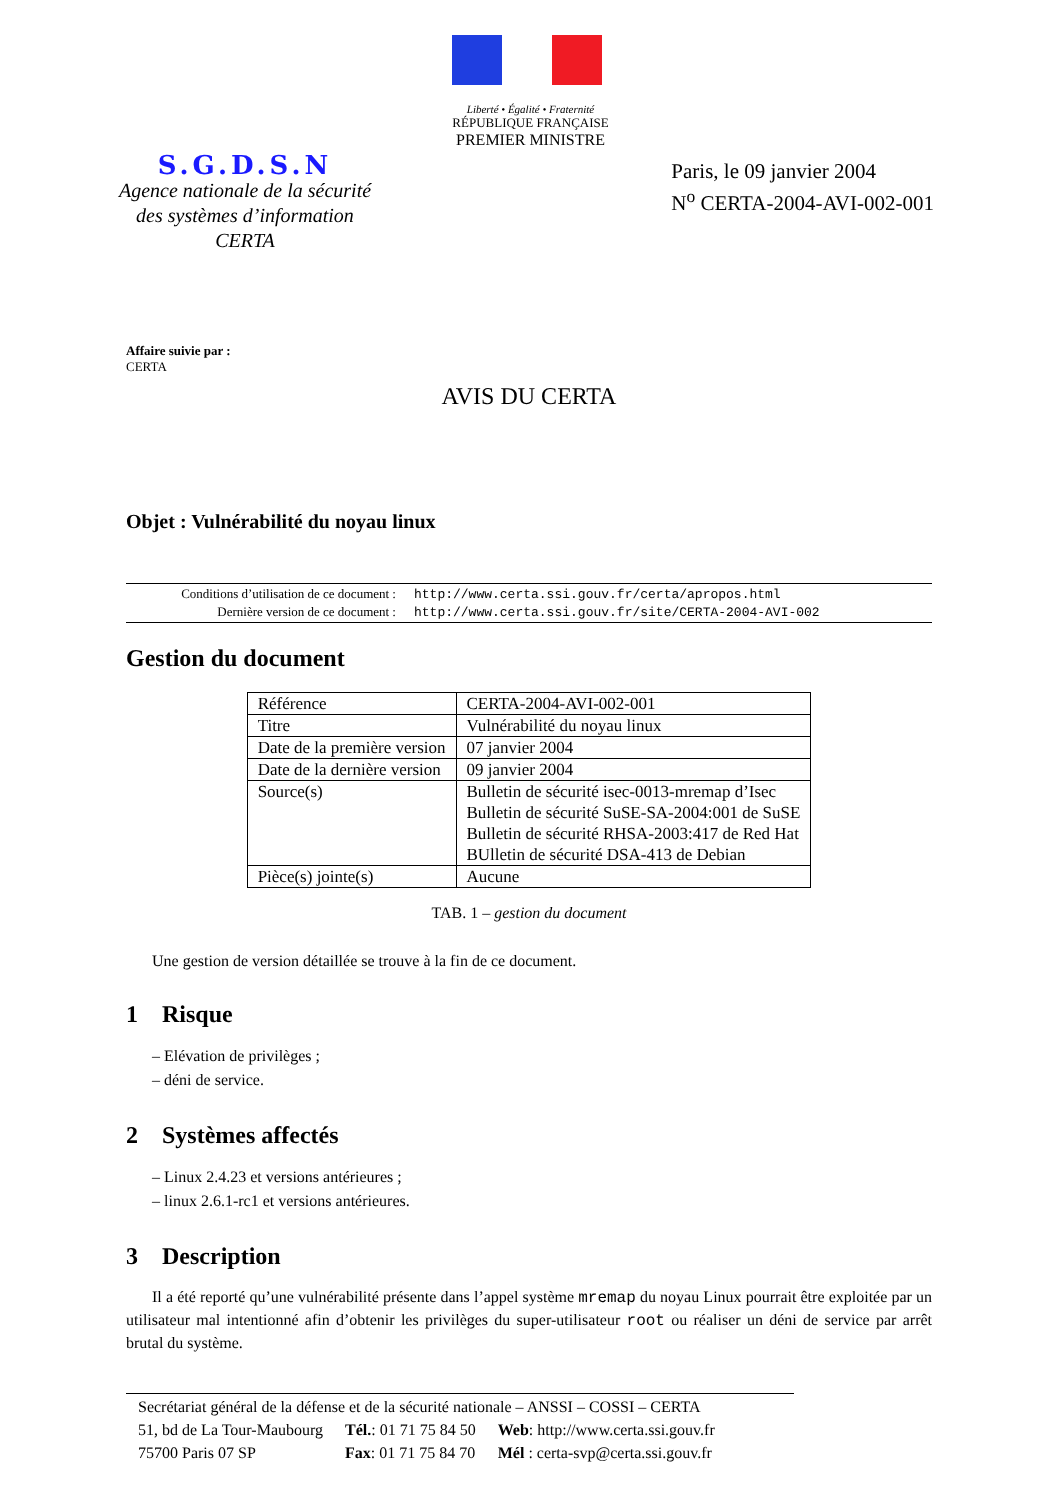Liberté • Égalité • Fraternité
RÉPUBLIQUE FRANÇAISE
PREMIER MINISTRE
S.G.D.S.N
Agence nationale de la sécurité
des systèmes d’information
CERTA
Paris, le 09 janvier 2004
N<sup>o</sup> CERTA-2004-AVI-002-001
Affaire suivie par :
CERTA
AVIS DU CERTA
Objet : Vulnérabilité du noyau linux
| Conditions d’utilisation de ce document : | http://www.certa.ssi.gouv.fr/certa/apropos.html |
| Dernière version de ce document : | http://www.certa.ssi.gouv.fr/site/CERTA-2004-AVI-002 |
Gestion du document
| Référence | CERTA-2004-AVI-002-001 |
| Titre | Vulnérabilité du noyau linux |
| Date de la première version | 07 janvier 2004 |
| Date de la dernière version | 09 janvier 2004 |
| Source(s) | Bulletin de sécurité isec-0013-mremap d’Isec Bulletin de sécurité SuSE-SA-2004:001 de SuSE Bulletin de sécurité RHSA-2003:417 de Red Hat BUlletin de sécurité DSA-413 de Debian |
| Pièce(s) jointe(s) | Aucune |
TAB. 1 – gestion du document
Une gestion de version détaillée se trouve à la fin de ce document.
1 Risque
– Elévation de privilèges ;
– déni de service.
2 Systèmes affectés
– Linux 2.4.23 et versions antérieures ;
– linux 2.6.1-rc1 et versions antérieures.
3 Description
Il a été reporté qu’une vulnérabilité présente dans l’appel système mremap du noyau Linux pourrait être exploitée par un utilisateur mal intentionné afin d’obtenir les privilèges du super-utilisateur root ou réaliser un déni de service par arrêt brutal du système.
| Secrétariat général de la défense et de la sécurité nationale – ANSSI – COSSI – CERTA | | |
| 51, bd de La Tour-Maubourg | Tél. : 01 71 75 84 50 | Web : http://www.certa.ssi.gouv.fr |
| 75700 Paris 07 SP | Fax : 01 71 75 84 70 | Mél : certa-svp@certa.ssi.gouv.fr |